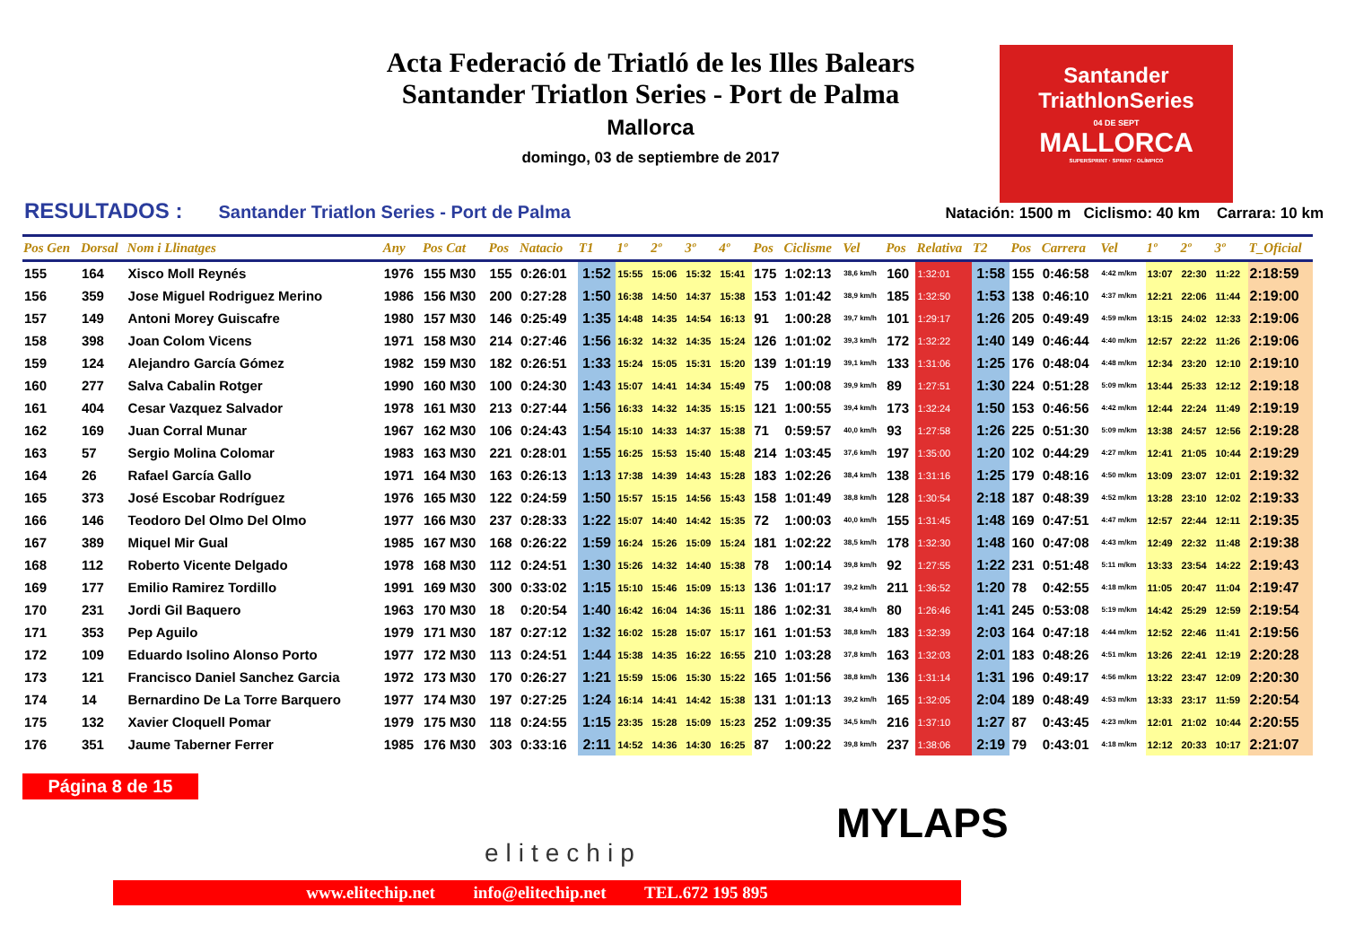Acta Federació de Triatló de les Illes Balears
Santander Triatlon Series - Port de Palma
Mallorca
domingo, 03 de septiembre de 2017
Santander
TriathlonSeries
04 DE SEPT
MALLORCA
SUPERSPRINT · SPRINT · OLÍMPICO
RESULTADOS : Santander Triatlon Series - Port de Palma Natación: 1500 m Ciclismo: 40 km Carrara: 10 km
| Pos Gen | Dorsal | Nom i Llinatges | Any | Pos Cat | Pos | Natacio | T1 | 1º | 2º | 3º | 4º | Pos | Ciclisme | Vel | Pos | Relativa | T2 | Pos | Carrera | Vel | 1º | 2º | 3º | T_Oficial |
| --- | --- | --- | --- | --- | --- | --- | --- | --- | --- | --- | --- | --- | --- | --- | --- | --- | --- | --- | --- | --- | --- | --- | --- | --- |
| 155 | 164 | Xisco Moll Reynés | 1976 | 155 M30 | 155 | 0:26:01 | 1:52 | 15:55 | 15:06 | 15:32 | 15:41 | 175 | 1:02:13 | 38,6 km/h | 160 | 1:32:01 | 1:58 | 155 | 0:46:58 | 4:42 m/km | 13:07 | 22:30 | 11:22 | 2:18:59 |
| 156 | 359 | Jose Miguel Rodriguez Merino | 1986 | 156 M30 | 200 | 0:27:28 | 1:50 | 16:38 | 14:50 | 14:37 | 15:38 | 153 | 1:01:42 | 38,9 km/h | 185 | 1:32:50 | 1:53 | 138 | 0:46:10 | 4:37 m/km | 12:21 | 22:06 | 11:44 | 2:19:00 |
| 157 | 149 | Antoni Morey Guiscafre | 1980 | 157 M30 | 146 | 0:25:49 | 1:35 | 14:48 | 14:35 | 14:54 | 16:13 | 91 | 1:00:28 | 39,7 km/h | 101 | 1:29:17 | 1:26 | 205 | 0:49:49 | 4:59 m/km | 13:15 | 24:02 | 12:33 | 2:19:06 |
| 158 | 398 | Joan Colom Vicens | 1971 | 158 M30 | 214 | 0:27:46 | 1:56 | 16:32 | 14:32 | 14:35 | 15:24 | 126 | 1:01:02 | 39,3 km/h | 172 | 1:32:22 | 1:40 | 149 | 0:46:44 | 4:40 m/km | 12:57 | 22:22 | 11:26 | 2:19:06 |
| 159 | 124 | Alejandro García Gómez | 1982 | 159 M30 | 182 | 0:26:51 | 1:33 | 15:24 | 15:05 | 15:31 | 15:20 | 139 | 1:01:19 | 39,1 km/h | 133 | 1:31:06 | 1:25 | 176 | 0:48:04 | 4:48 m/km | 12:34 | 23:20 | 12:10 | 2:19:10 |
| 160 | 277 | Salva Cabalin Rotger | 1990 | 160 M30 | 100 | 0:24:30 | 1:43 | 15:07 | 14:41 | 14:34 | 15:49 | 75 | 1:00:08 | 39,9 km/h | 89 | 1:27:51 | 1:30 | 224 | 0:51:28 | 5:09 m/km | 13:44 | 25:33 | 12:12 | 2:19:18 |
| 161 | 404 | Cesar Vazquez Salvador | 1978 | 161 M30 | 213 | 0:27:44 | 1:56 | 16:33 | 14:32 | 14:35 | 15:15 | 121 | 1:00:55 | 39,4 km/h | 173 | 1:32:24 | 1:50 | 153 | 0:46:56 | 4:42 m/km | 12:44 | 22:24 | 11:49 | 2:19:19 |
| 162 | 169 | Juan Corral Munar | 1967 | 162 M30 | 106 | 0:24:43 | 1:54 | 15:10 | 14:33 | 14:37 | 15:38 | 71 | 0:59:57 | 40,0 km/h | 93 | 1:27:58 | 1:26 | 225 | 0:51:30 | 5:09 m/km | 13:38 | 24:57 | 12:56 | 2:19:28 |
| 163 | 57 | Sergio Molina Colomar | 1983 | 163 M30 | 221 | 0:28:01 | 1:55 | 16:25 | 15:53 | 15:40 | 15:48 | 214 | 1:03:45 | 37,6 km/h | 197 | 1:35:00 | 1:20 | 102 | 0:44:29 | 4:27 m/km | 12:41 | 21:05 | 10:44 | 2:19:29 |
| 164 | 26 | Rafael García Gallo | 1971 | 164 M30 | 163 | 0:26:13 | 1:13 | 17:38 | 14:39 | 14:43 | 15:28 | 183 | 1:02:26 | 38,4 km/h | 138 | 1:31:16 | 1:25 | 179 | 0:48:16 | 4:50 m/km | 13:09 | 23:07 | 12:01 | 2:19:32 |
| 165 | 373 | José Escobar Rodríguez | 1976 | 165 M30 | 122 | 0:24:59 | 1:50 | 15:57 | 15:15 | 14:56 | 15:43 | 158 | 1:01:49 | 38,8 km/h | 128 | 1:30:54 | 2:18 | 187 | 0:48:39 | 4:52 m/km | 13:28 | 23:10 | 12:02 | 2:19:33 |
| 166 | 146 | Teodoro Del Olmo Del Olmo | 1977 | 166 M30 | 237 | 0:28:33 | 1:22 | 15:07 | 14:40 | 14:42 | 15:35 | 72 | 1:00:03 | 40,0 km/h | 155 | 1:31:45 | 1:48 | 169 | 0:47:51 | 4:47 m/km | 12:57 | 22:44 | 12:11 | 2:19:35 |
| 167 | 389 | Miquel Mir Gual | 1985 | 167 M30 | 168 | 0:26:22 | 1:59 | 16:24 | 15:26 | 15:09 | 15:24 | 181 | 1:02:22 | 38,5 km/h | 178 | 1:32:30 | 1:48 | 160 | 0:47:08 | 4:43 m/km | 12:49 | 22:32 | 11:48 | 2:19:38 |
| 168 | 112 | Roberto Vicente Delgado | 1978 | 168 M30 | 112 | 0:24:51 | 1:30 | 15:26 | 14:32 | 14:40 | 15:38 | 78 | 1:00:14 | 39,8 km/h | 92 | 1:27:55 | 1:22 | 231 | 0:51:48 | 5:11 m/km | 13:33 | 23:54 | 14:22 | 2:19:43 |
| 169 | 177 | Emilio Ramirez Tordillo | 1991 | 169 M30 | 300 | 0:33:02 | 1:15 | 15:10 | 15:46 | 15:09 | 15:13 | 136 | 1:01:17 | 39,2 km/h | 211 | 1:36:52 | 1:20 | 78 | 0:42:55 | 4:18 m/km | 11:05 | 20:47 | 11:04 | 2:19:47 |
| 170 | 231 | Jordi Gil Baquero | 1963 | 170 M30 | 18 | 0:20:54 | 1:40 | 16:42 | 16:04 | 14:36 | 15:11 | 186 | 1:02:31 | 38,4 km/h | 80 | 1:26:46 | 1:41 | 245 | 0:53:08 | 5:19 m/km | 14:42 | 25:29 | 12:59 | 2:19:54 |
| 171 | 353 | Pep Aguilo | 1979 | 171 M30 | 187 | 0:27:12 | 1:32 | 16:02 | 15:28 | 15:07 | 15:17 | 161 | 1:01:53 | 38,8 km/h | 183 | 1:32:39 | 2:03 | 164 | 0:47:18 | 4:44 m/km | 12:52 | 22:46 | 11:41 | 2:19:56 |
| 172 | 109 | Eduardo Isolino Alonso Porto | 1977 | 172 M30 | 113 | 0:24:51 | 1:44 | 15:38 | 14:35 | 16:22 | 16:55 | 210 | 1:03:28 | 37,8 km/h | 163 | 1:32:03 | 2:01 | 183 | 0:48:26 | 4:51 m/km | 13:26 | 22:41 | 12:19 | 2:20:28 |
| 173 | 121 | Francisco Daniel Sanchez Garcia | 1972 | 173 M30 | 170 | 0:26:27 | 1:21 | 15:59 | 15:06 | 15:30 | 15:22 | 165 | 1:01:56 | 38,8 km/h | 136 | 1:31:14 | 1:31 | 196 | 0:49:17 | 4:56 m/km | 13:22 | 23:47 | 12:09 | 2:20:30 |
| 174 | 14 | Bernardino De La Torre Barquero | 1977 | 174 M30 | 197 | 0:27:25 | 1:24 | 16:14 | 14:41 | 14:42 | 15:38 | 131 | 1:01:13 | 39,2 km/h | 165 | 1:32:05 | 2:04 | 189 | 0:48:49 | 4:53 m/km | 13:33 | 23:17 | 11:59 | 2:20:54 |
| 175 | 132 | Xavier Cloquell Pomar | 1979 | 175 M30 | 118 | 0:24:55 | 1:15 | 23:35 | 15:28 | 15:09 | 15:23 | 252 | 1:09:35 | 34,5 km/h | 216 | 1:37:10 | 1:27 | 87 | 0:43:45 | 4:23 m/km | 12:01 | 21:02 | 10:44 | 2:20:55 |
| 176 | 351 | Jaume Taberner Ferrer | 1985 | 176 M30 | 303 | 0:33:16 | 2:11 | 14:52 | 14:36 | 14:30 | 16:25 | 87 | 1:00:22 | 39,8 km/h | 237 | 1:38:06 | 2:19 | 79 | 0:43:01 | 4:18 m/km | 12:12 | 20:33 | 10:17 | 2:21:07 |
Página 8 de 15
elitechip
MYLAPS
www.elitechip.net info@elitechip.net TEL.672 195 895